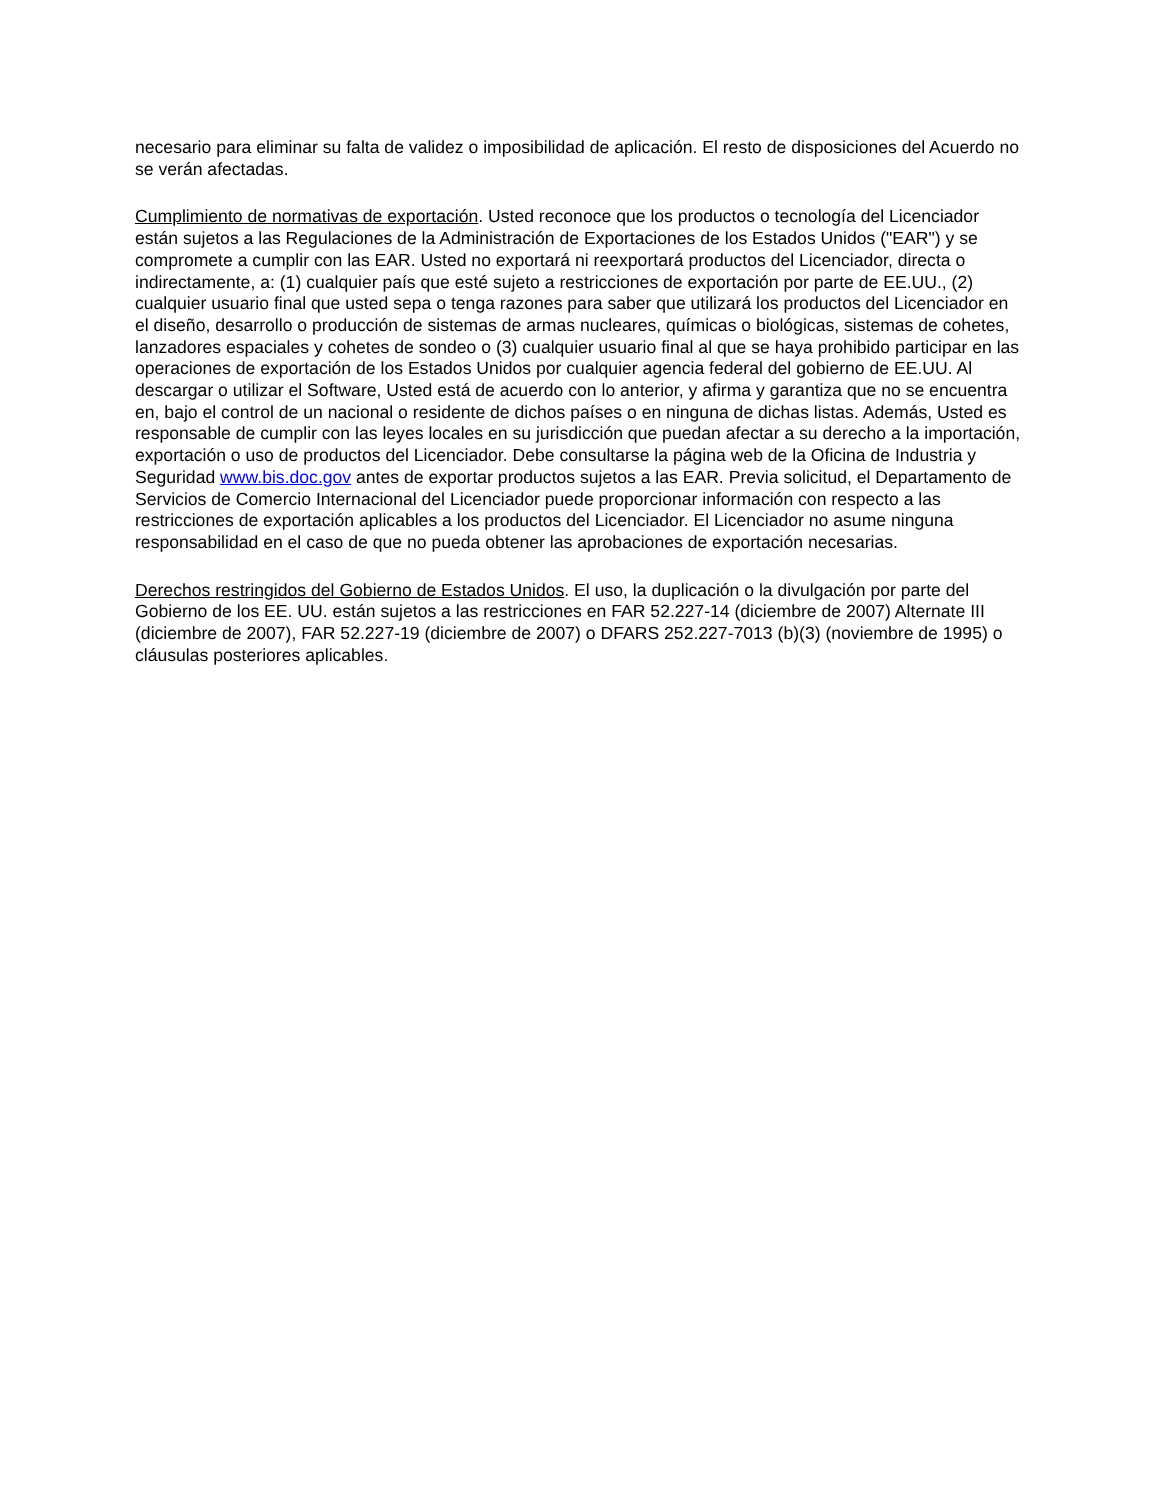necesario para eliminar su falta de validez o imposibilidad de aplicación. El resto de disposiciones del Acuerdo no se verán afectadas.
Cumplimiento de normativas de exportación. Usted reconoce que los productos o tecnología del Licenciador están sujetos a las Regulaciones de la Administración de Exportaciones de los Estados Unidos ("EAR") y se compromete a cumplir con las EAR. Usted no exportará ni reexportará productos del Licenciador, directa o indirectamente, a: (1) cualquier país que esté sujeto a restricciones de exportación por parte de EE.UU., (2) cualquier usuario final que usted sepa o tenga razones para saber que utilizará los productos del Licenciador en el diseño, desarrollo o producción de sistemas de armas nucleares, químicas o biológicas, sistemas de cohetes, lanzadores espaciales y cohetes de sondeo o (3) cualquier usuario final al que se haya prohibido participar en las operaciones de exportación de los Estados Unidos por cualquier agencia federal del gobierno de EE.UU. Al descargar o utilizar el Software, Usted está de acuerdo con lo anterior, y afirma y garantiza que no se encuentra en, bajo el control de un nacional o residente de dichos países o en ninguna de dichas listas. Además, Usted es responsable de cumplir con las leyes locales en su jurisdicción que puedan afectar a su derecho a la importación, exportación o uso de productos del Licenciador. Debe consultarse la página web de la Oficina de Industria y Seguridad www.bis.doc.gov antes de exportar productos sujetos a las EAR. Previa solicitud, el Departamento de Servicios de Comercio Internacional del Licenciador puede proporcionar información con respecto a las restricciones de exportación aplicables a los productos del Licenciador. El Licenciador no asume ninguna responsabilidad en el caso de que no pueda obtener las aprobaciones de exportación necesarias.
Derechos restringidos del Gobierno de Estados Unidos. El uso, la duplicación o la divulgación por parte del Gobierno de los EE. UU. están sujetos a las restricciones en FAR 52.227-14 (diciembre de 2007) Alternate III (diciembre de 2007), FAR 52.227-19 (diciembre de 2007) o DFARS 252.227-7013 (b)(3) (noviembre de 1995) o cláusulas posteriores aplicables.